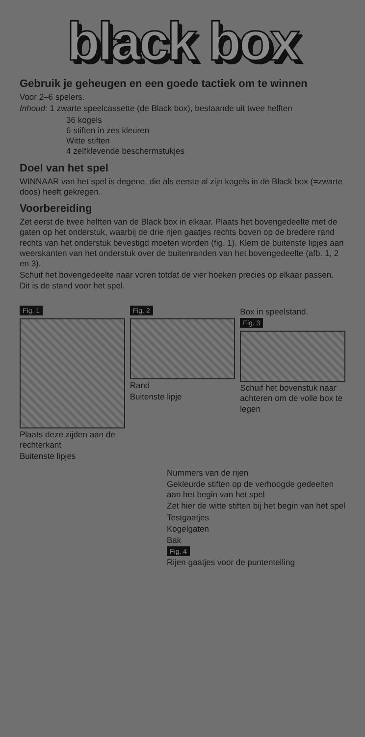black box
Gebruik je geheugen en een goede tactiek om te winnen
Voor 2–6 spelers.
Inhoud: 1 zwarte speelcassette (de Black box), bestaande uit twee helften
36 kogels
6 stiften in zes kleuren
Witte stiften
4 zelfklevende beschermstukjes
Doel van het spel
WINNAAR van het spel is degene, die als eerste al zijn kogels in de Black box (=zwarte doos) heeft gekregen.
Voorbereiding
Zet eerst de twee helften van de Black box in elkaar. Plaats het bovengedeelte met de gaten op het onderstuk, waarbij de drie rijen gaatjes rechts boven op de bredere rand rechts van het onderstuk bevestigd moeten worden (fig. 1). Klem de buitenste lipjes aan weerskanten van het onderstuk over de buitenranden van het bovengedeelte (afb. 1, 2 en 3).
Schuif het bovengedeelte naar voren totdat de vier hoeken precies op elkaar passen. Dit is de stand voor het spel.
Fig. 1
Plaats deze zijden aan de rechterkant
Buitenste lipjes
Fig. 2
Rand
Buitenste lipje
Box in speelstand.
Fig. 3
Schuif het bovenstuk naar achteren om de volle box te legen
Nummers van de rijen
Gekleurde stiften op de verhoogde gedeelten aan het begin van het spel
Zet hier de witte stiften bij het begin van het spel
Testgaatjes
Kogelgaten
Bak
Fig. 4
Rijen gaatjes voor de puntentelling